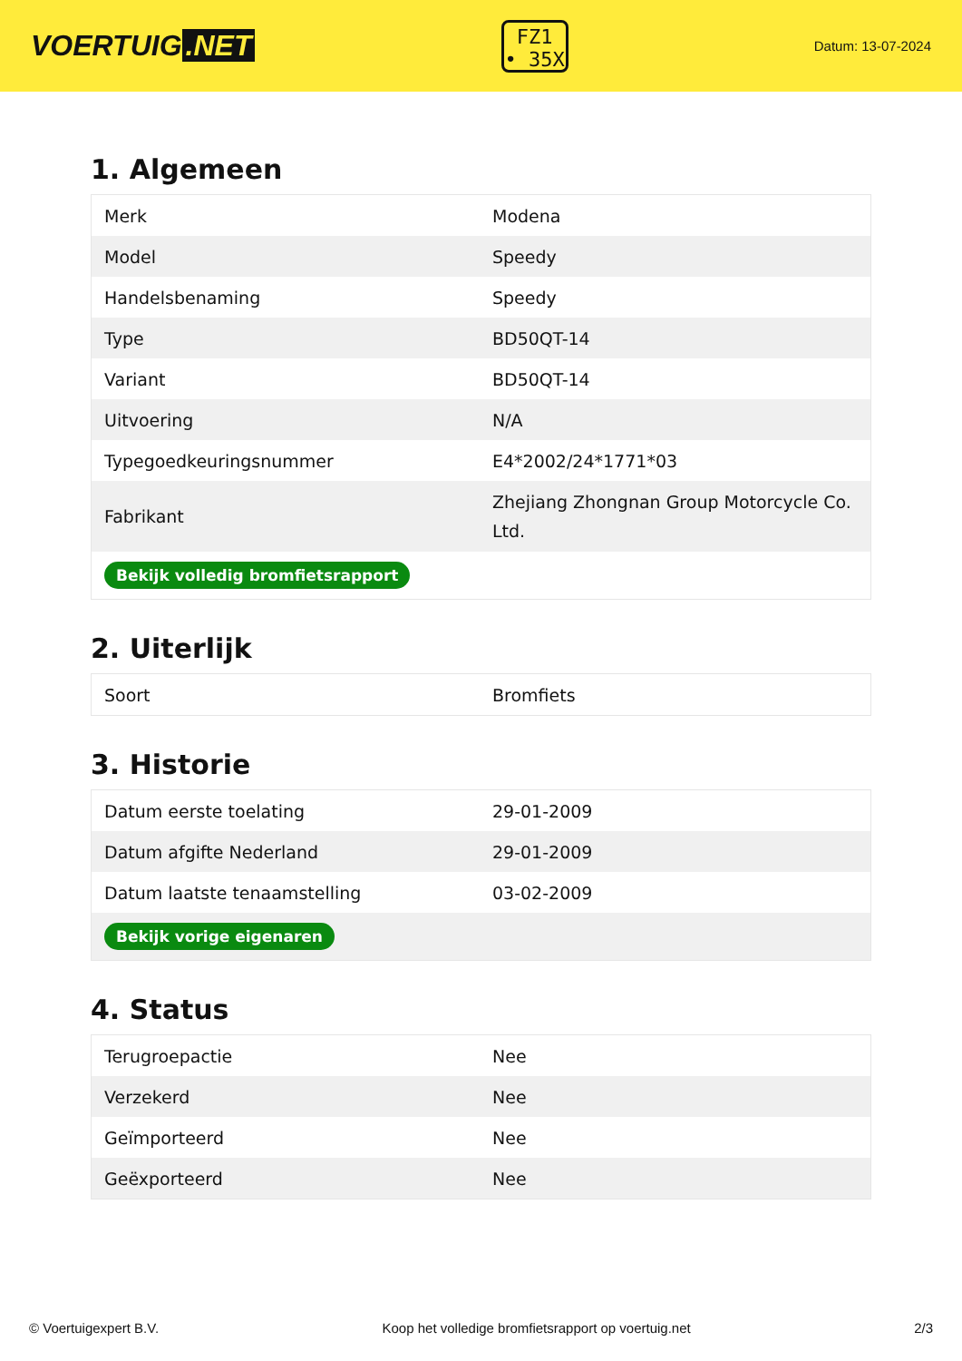VOERTUIG.NET
FZ1
• 35X
Datum: 13-07-2024
1. Algemeen
| Merk | Modena |
| Model | Speedy |
| Handelsbenaming | Speedy |
| Type | BD50QT-14 |
| Variant | BD50QT-14 |
| Uitvoering | N/A |
| Typegoedkeuringsnummer | E4*2002/24*1771*03 |
| Fabrikant | Zhejiang Zhongnan Group Motorcycle Co. Ltd. |
| Bekijk volledig bromfietsrapport | |
2. Uiterlijk
| Soort | Bromfiets |
3. Historie
| Datum eerste toelating | 29-01-2009 |
| Datum afgifte Nederland | 29-01-2009 |
| Datum laatste tenaamstelling | 03-02-2009 |
| Bekijk vorige eigenaren | |
4. Status
| Terugroepactie | Nee |
| Verzekerd | Nee |
| Geïmporteerd | Nee |
| Geëxporteerd | Nee |
© Voertuigexpert B.V. Koop het volledige bromfietsrapport op voertuig.net 2/3